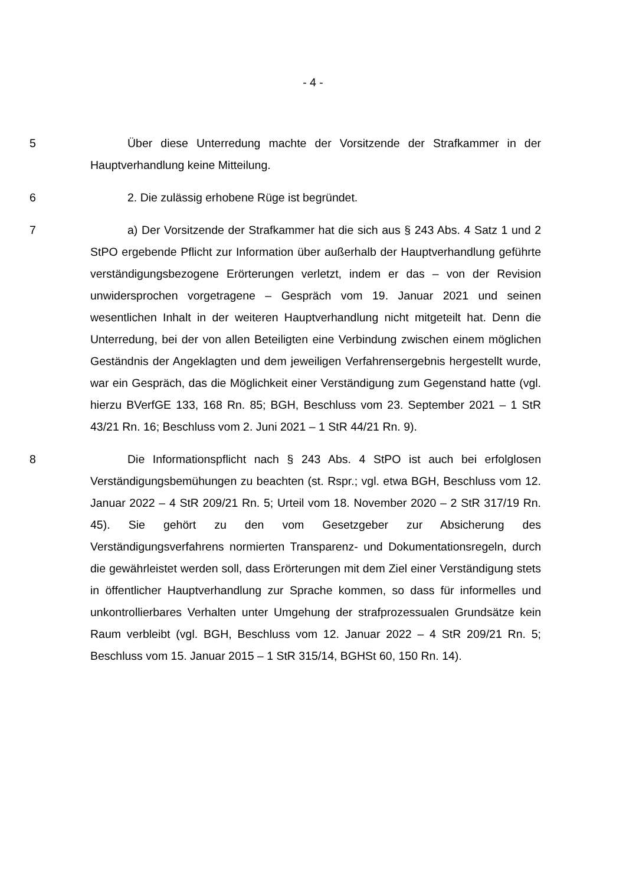- 4 -
5 Über diese Unterredung machte der Vorsitzende der Strafkammer in der Hauptverhandlung keine Mitteilung.
6 2. Die zulässig erhobene Rüge ist begründet.
7 a) Der Vorsitzende der Strafkammer hat die sich aus § 243 Abs. 4 Satz 1 und 2 StPO ergebende Pflicht zur Information über außerhalb der Hauptverhandlung geführte verständigungsbezogene Erörterungen verletzt, indem er das – von der Revision unwidersprochen vorgetragene – Gespräch vom 19. Januar 2021 und seinen wesentlichen Inhalt in der weiteren Hauptverhandlung nicht mitgeteilt hat. Denn die Unterredung, bei der von allen Beteiligten eine Verbindung zwischen einem möglichen Geständnis der Angeklagten und dem jeweiligen Verfahrensergebnis hergestellt wurde, war ein Gespräch, das die Möglichkeit einer Verständigung zum Gegenstand hatte (vgl. hierzu BVerfGE 133, 168 Rn. 85; BGH, Beschluss vom 23. September 2021 – 1 StR 43/21 Rn. 16; Beschluss vom 2. Juni 2021 – 1 StR 44/21 Rn. 9).
8 Die Informationspflicht nach § 243 Abs. 4 StPO ist auch bei erfolglosen Verständigungsbemühungen zu beachten (st. Rspr.; vgl. etwa BGH, Beschluss vom 12. Januar 2022 – 4 StR 209/21 Rn. 5; Urteil vom 18. November 2020 – 2 StR 317/19 Rn. 45). Sie gehört zu den vom Gesetzgeber zur Absicherung des Verständigungsverfahrens normierten Transparenz- und Dokumentationsregeln, durch die gewährleistet werden soll, dass Erörterungen mit dem Ziel einer Verständigung stets in öffentlicher Hauptverhandlung zur Sprache kommen, so dass für informelles und unkontrollierbares Verhalten unter Umgehung der strafprozessualen Grundsätze kein Raum verbleibt (vgl. BGH, Beschluss vom 12. Januar 2022 – 4 StR 209/21 Rn. 5; Beschluss vom 15. Januar 2015 – 1 StR 315/14, BGHSt 60, 150 Rn. 14).